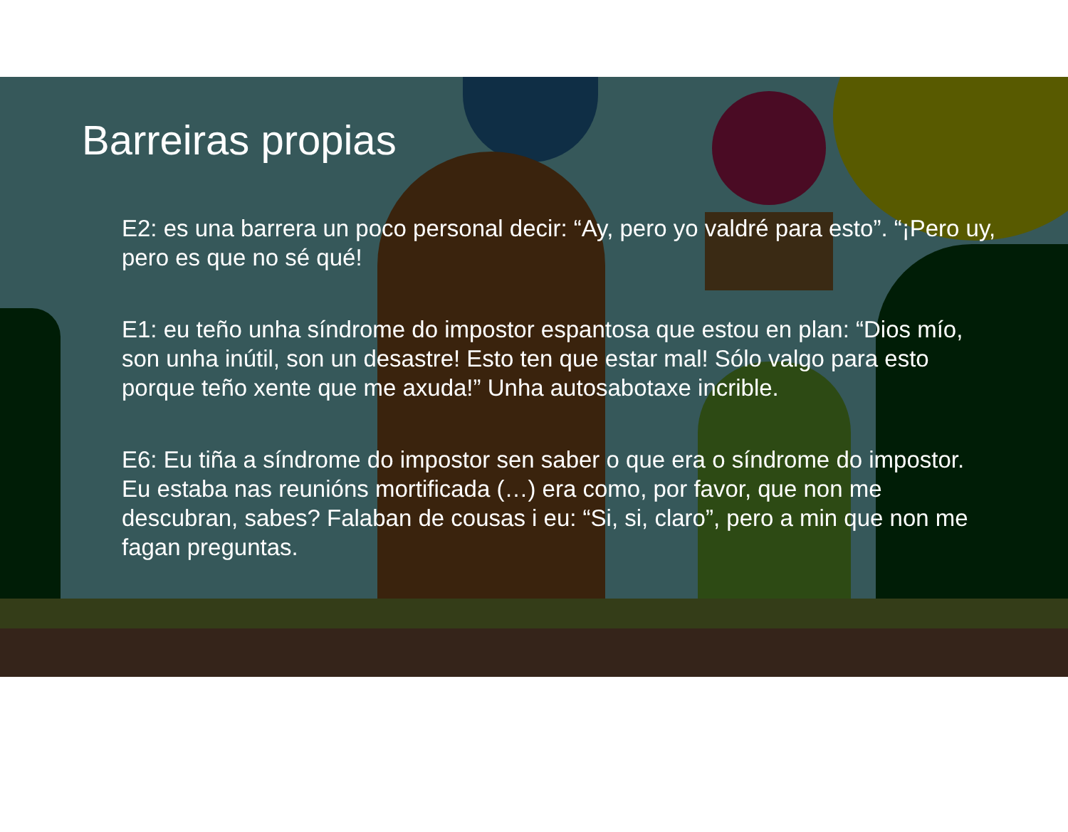Barreiras propias
E2: es una barrera un poco personal decir: “Ay, pero yo valdré para esto”. “¡Pero uy, pero es que no sé qué!
E1: eu teño unha síndrome do impostor espantosa que estou en plan: “Dios mío, son unha inútil, son un desastre! Esto ten que estar mal! Sólo valgo para esto porque teño xente que me axuda!” Unha autosabotaxe incrible.
E6: Eu tiña a síndrome do impostor sen saber o que era o síndrome do impostor. Eu estaba nas reunións mortificada (…) era como, por favor, que non me descubran, sabes? Falaban de cousas i eu: “Si, si, claro”, pero a min que non me fagan preguntas.